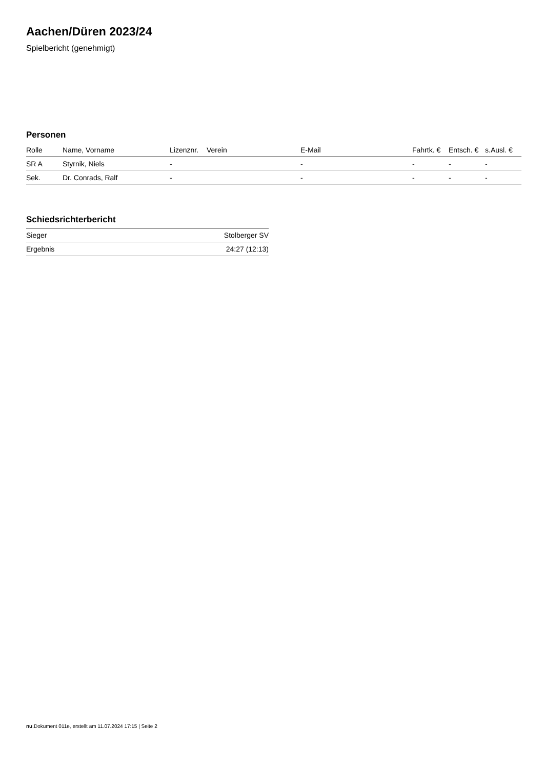Aachen/Düren 2023/24
Spielbericht (genehmigt)
Personen
| Rolle | Name, Vorname | Lizenznr. | Verein | E-Mail | Fahrtk. € | Entsch. € | s.Ausl. € |
| --- | --- | --- | --- | --- | --- | --- | --- |
| SR A | Styrnik, Niels | - | | - | - | - | - |
| Sek. | Dr. Conrads, Ralf | - | | - | - | - | - |
Schiedsrichterbericht
| Sieger | Stolberger SV |
| Ergebnis | 24:27 (12:13) |
nu.Dokument 011e, erstellt am 11.07.2024 17:15 | Seite 2